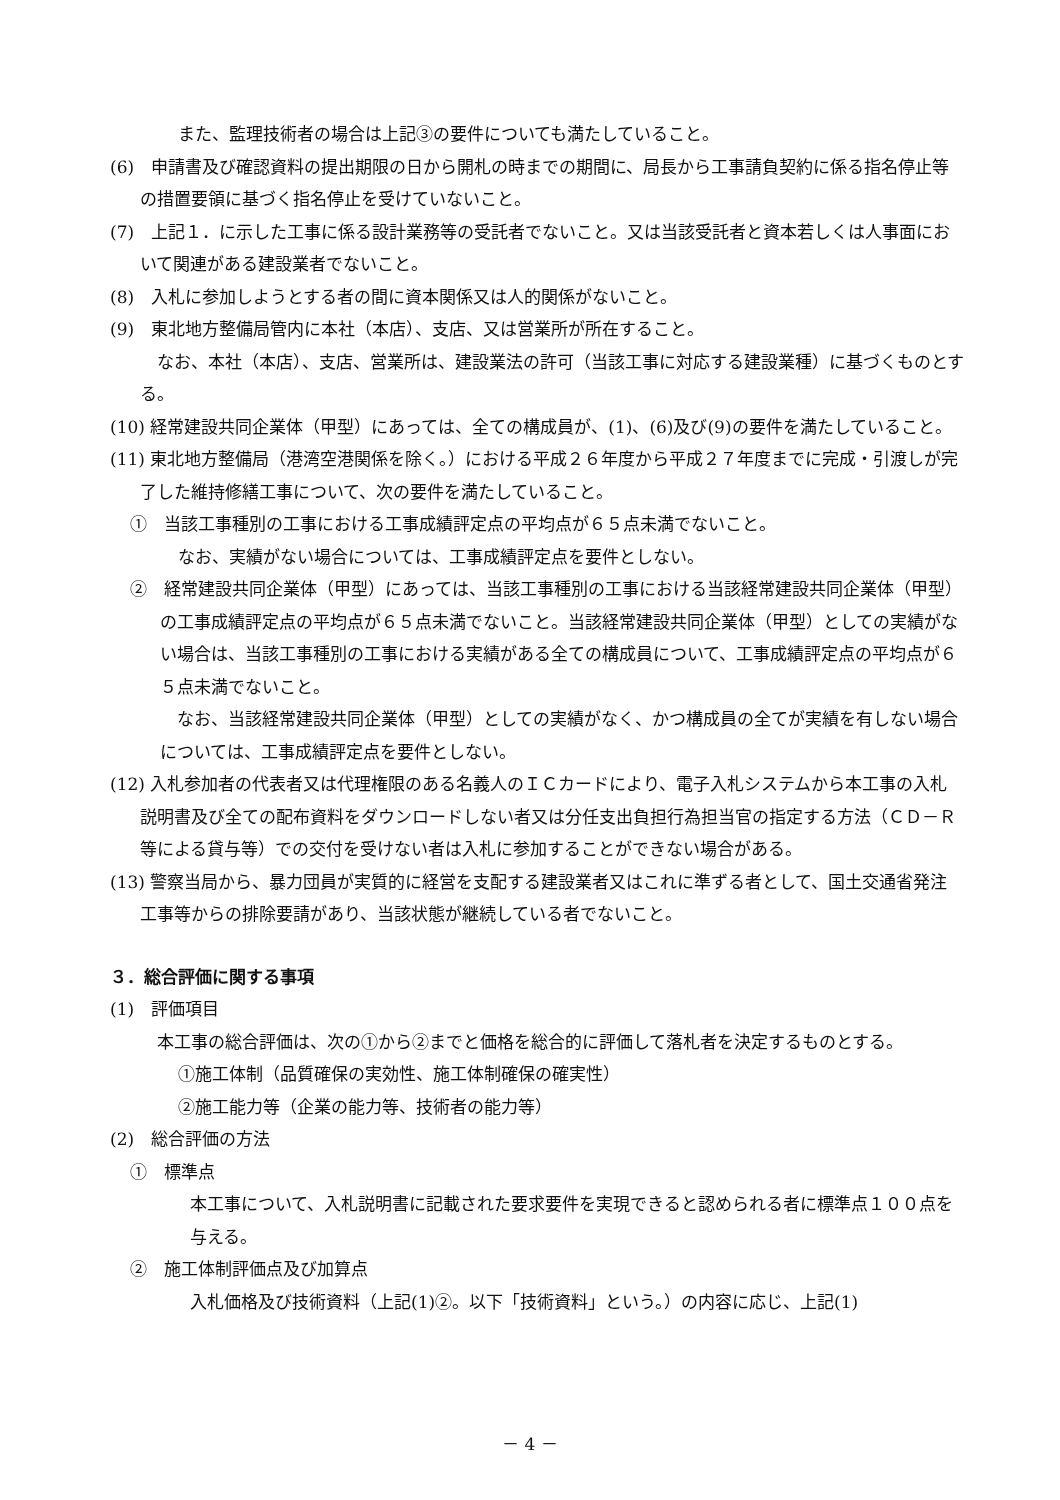また、監理技術者の場合は上記③の要件についても満たしていること。
(6)　申請書及び確認資料の提出期限の日から開札の時までの期間に、局長から工事請負契約に係る指名停止等の措置要領に基づく指名停止を受けていないこと。
(7)　上記１．に示した工事に係る設計業務等の受託者でないこと。又は当該受託者と資本若しくは人事面において関連がある建設業者でないこと。
(8)　入札に参加しようとする者の間に資本関係又は人的関係がないこと。
(9)　東北地方整備局管内に本社（本店）、支店、又は営業所が所在すること。
　なお、本社（本店）、支店、営業所は、建設業法の許可（当該工事に対応する建設業種）に基づくものとする。
(10) 経常建設共同企業体（甲型）にあっては、全ての構成員が、(1)、(6)及び(9)の要件を満たしていること。
(11) 東北地方整備局（港湾空港関係を除く。）における平成２６年度から平成２７年度までに完成・引渡しが完了した維持修繕工事について、次の要件を満たしていること。
①　当該工事種別の工事における工事成績評定点の平均点が６５点未満でないこと。
なお、実績がない場合については、工事成績評定点を要件としない。
②　経常建設共同企業体（甲型）にあっては、当該工事種別の工事における当該経常建設共同企業体（甲型）の工事成績評定点の平均点が６５点未満でないこと。当該経常建設共同企業体（甲型）としての実績がない場合は、当該工事種別の工事における実績がある全ての構成員について、工事成績評定点の平均点が６５点未満でないこと。
　なお、当該経常建設共同企業体（甲型）としての実績がなく、かつ構成員の全てが実績を有しない場合については、工事成績評定点を要件としない。
(12) 入札参加者の代表者又は代理権限のある名義人のＩＣカードにより、電子入札システムから本工事の入札説明書及び全ての配布資料をダウンロードしない者又は分任支出負担行為担当官の指定する方法（ＣＤ－Ｒ等による貸与等）での交付を受けない者は入札に参加することができない場合がある。
(13) 警察当局から、暴力団員が実質的に経営を支配する建設業者又はこれに準ずる者として、国土交通省発注工事等からの排除要請があり、当該状態が継続している者でないこと。
３．総合評価に関する事項
(1)　評価項目
　本工事の総合評価は、次の①から②までと価格を総合的に評価して落札者を決定するものとする。
①施工体制（品質確保の実効性、施工体制確保の確実性）
②施工能力等（企業の能力等、技術者の能力等）
(2)　総合評価の方法
①　標準点
本工事について、入札説明書に記載された要求要件を実現できると認められる者に標準点１００点を与える。
②　施工体制評価点及び加算点
入札価格及び技術資料（上記(1)②。以下「技術資料」という。）の内容に応じ、上記(1)
－ 4 －